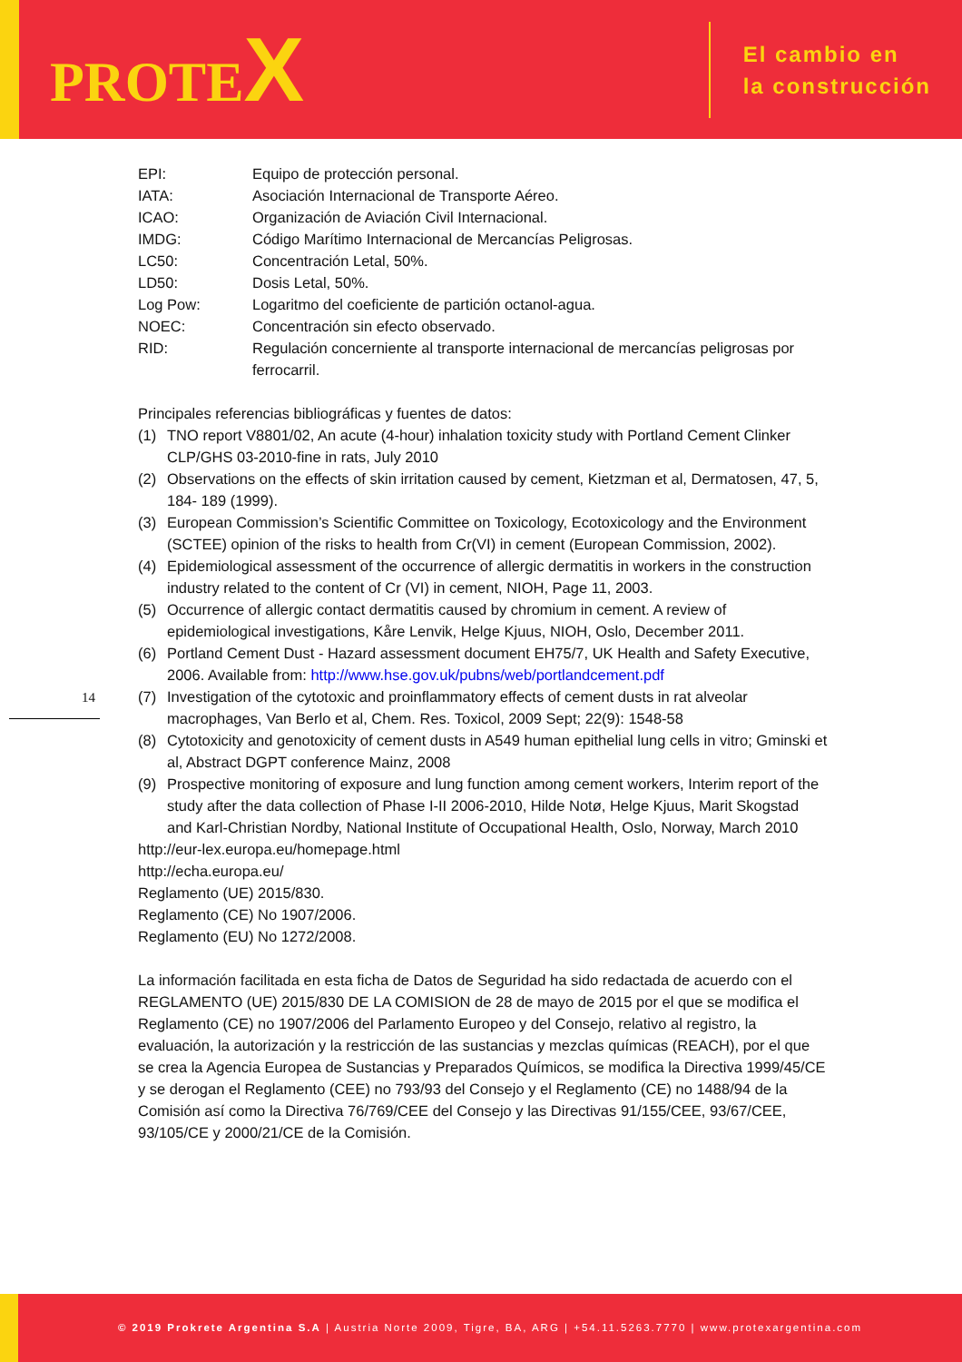PROTEX
El cambio en
la construcción
14
EPI: Equipo de protección personal.
IATA: Asociación Internacional de Transporte Aéreo.
ICAO: Organización de Aviación Civil Internacional.
IMDG: Código Marítimo Internacional de Mercancías Peligrosas.
LC50: Concentración Letal, 50%.
LD50: Dosis Letal, 50%.
Log Pow: Logaritmo del coeficiente de partición octanol-agua.
NOEC: Concentración sin efecto observado.
RID: Regulación concerniente al transporte internacional de mercancías peligrosas por ferrocarril.
Principales referencias bibliográficas y fuentes de datos:
(1) TNO report V8801/02, An acute (4-hour) inhalation toxicity study with Portland Cement Clinker CLP/GHS 03-2010-fine in rats, July 2010
(2) Observations on the effects of skin irritation caused by cement, Kietzman et al, Dermatosen, 47, 5, 184- 189 (1999).
(3) European Commission’s Scientific Committee on Toxicology, Ecotoxicology and the Environment (SCTEE) opinion of the risks to health from Cr(VI) in cement (European Commission, 2002).
(4) Epidemiological assessment of the occurrence of allergic dermatitis in workers in the construction industry related to the content of Cr (VI) in cement, NIOH, Page 11, 2003.
(5) Occurrence of allergic contact dermatitis caused by chromium in cement. A review of epidemiological investigations, Kåre Lenvik, Helge Kjuus, NIOH, Oslo, December 2011.
(6) Portland Cement Dust - Hazard assessment document EH75/7, UK Health and Safety Executive, 2006. Available from: http://www.hse.gov.uk/pubns/web/portlandcement.pdf
(7) Investigation of the cytotoxic and proinflammatory effects of cement dusts in rat alveolar macrophages, Van Berlo et al, Chem. Res. Toxicol, 2009 Sept; 22(9): 1548-58
(8) Cytotoxicity and genotoxicity of cement dusts in A549 human epithelial lung cells in vitro; Gminski et al, Abstract DGPT conference Mainz, 2008
(9) Prospective monitoring of exposure and lung function among cement workers, Interim report of the study after the data collection of Phase I-II 2006-2010, Hilde Notø, Helge Kjuus, Marit Skogstad and Karl-Christian Nordby, National Institute of Occupational Health, Oslo, Norway, March 2010
http://eur-lex.europa.eu/homepage.html
http://echa.europa.eu/
Reglamento (UE) 2015/830.
Reglamento (CE) No 1907/2006.
Reglamento (EU) No 1272/2008.
La información facilitada en esta ficha de Datos de Seguridad ha sido redactada de acuerdo con el REGLAMENTO (UE) 2015/830 DE LA COMISION de 28 de mayo de 2015 por el que se modifica el Reglamento (CE) no 1907/2006 del Parlamento Europeo y del Consejo, relativo al registro, la evaluación, la autorización y la restricción de las sustancias y mezclas químicas (REACH), por el que se crea la Agencia Europea de Sustancias y Preparados Químicos, se modifica la Directiva 1999/45/CE y se derogan el Reglamento (CEE) no 793/93 del Consejo y el Reglamento (CE) no 1488/94 de la Comisión así como la Directiva 76/769/CEE del Consejo y las Directivas 91/155/CEE, 93/67/CEE, 93/105/CE y 2000/21/CE de la Comisión.
© 2019 Prokrete Argentina S.A | Austria Norte 2009, Tigre, BA, ARG | +54.11.5263.7770 | www.protexargentina.com